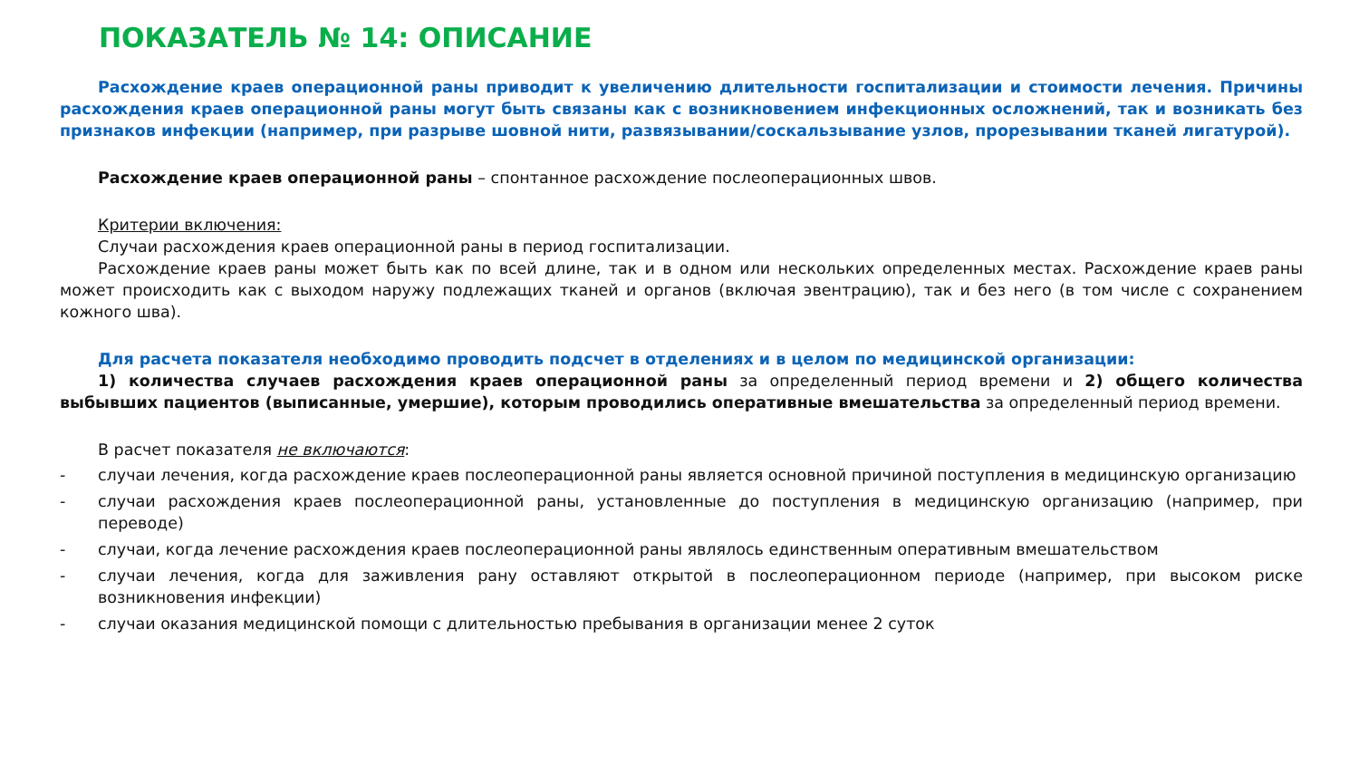ПОКАЗАТЕЛЬ № 14: ОПИСАНИЕ
Расхождение краев операционной раны приводит к увеличению длительности госпитализации и стоимости лечения. Причины расхождения краев операционной раны могут быть связаны как с возникновением инфекционных осложнений, так и возникать без признаков инфекции (например, при разрыве шовной нити, развязывании/соскальзывание узлов, прорезывании тканей лигатурой).
Расхождение краев операционной раны – спонтанное расхождение послеоперационных швов.
Критерии включения:
Случаи расхождения краев операционной раны в период госпитализации.
Расхождение краев раны может быть как по всей длине, так и в одном или нескольких определенных местах. Расхождение краев раны может происходить как с выходом наружу подлежащих тканей и органов (включая эвентрацию), так и без него (в том числе с сохранением кожного шва).
Для расчета показателя необходимо проводить подсчет в отделениях и в целом по медицинской организации:
1) количества случаев расхождения краев операционной раны за определенный период времени и 2) общего количества выбывших пациентов (выписанные, умершие), которым проводились оперативные вмешательства за определенный период времени.
В расчет показателя не включаются:
- случаи лечения, когда расхождение краев послеоперационной раны является основной причиной поступления в медицинскую организацию
- случаи расхождения краев послеоперационной раны, установленные до поступления в медицинскую организацию (например, при переводе)
- случаи, когда лечение расхождения краев послеоперационной раны являлось единственным оперативным вмешательством
- случаи лечения, когда для заживления рану оставляют открытой в послеоперационном периоде (например, при высоком риске возникновения инфекции)
- случаи оказания медицинской помощи с длительностью пребывания в организации менее 2 суток